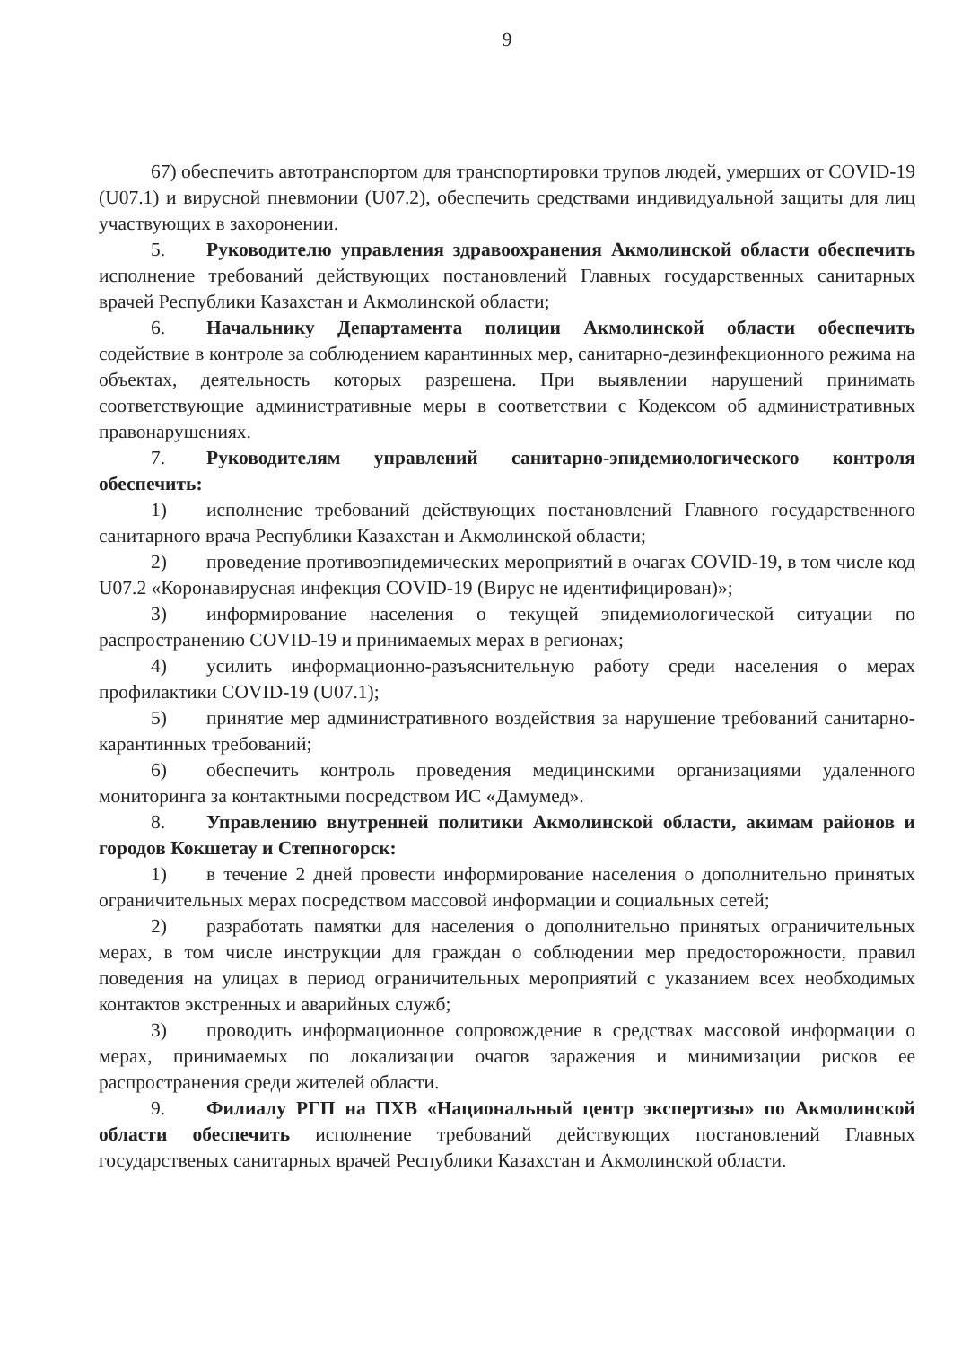9
67) обеспечить автотранспортом для транспортировки трупов людей, умерших от COVID-19 (U07.1) и вирусной пневмонии (U07.2), обеспечить средствами индивидуальной защиты для лиц участвующих в захоронении.
5. Руководителю управления здравоохранения Акмолинской области обеспечить исполнение требований действующих постановлений Главных государственных санитарных врачей Республики Казахстан и Акмолинской области;
6. Начальнику Департамента полиции Акмолинской области обеспечить содействие в контроле за соблюдением карантинных мер, санитарно-дезинфекционного режима на объектах, деятельность которых разрешена. При выявлении нарушений принимать соответствующие административные меры в соответствии с Кодексом об административных правонарушениях.
7. Руководителям управлений санитарно-эпидемиологического контроля обеспечить:
1) исполнение требований действующих постановлений Главного государственного санитарного врача Республики Казахстан и Акмолинской области;
2) проведение противоэпидемических мероприятий в очагах COVID-19, в том числе код U07.2 «Коронавирусная инфекция COVID-19 (Вирус не идентифицирован)»;
3) информирование населения о текущей эпидемиологической ситуации по распространению COVID-19 и принимаемых мерах в регионах;
4) усилить информационно-разъяснительную работу среди населения о мерах профилактики COVID-19 (U07.1);
5) принятие мер административного воздействия за нарушение требований санитарно-карантинных требований;
6) обеспечить контроль проведения медицинскими организациями удаленного мониторинга за контактными посредством ИС «Дамумед».
8. Управлению внутренней политики Акмолинской области, акимам районов и городов Кокшетау и Степногорск:
1) в течение 2 дней провести информирование населения о дополнительно принятых ограничительных мерах посредством массовой информации и социальных сетей;
2) разработать памятки для населения о дополнительно принятых ограничительных мерах, в том числе инструкции для граждан о соблюдении мер предосторожности, правил поведения на улицах в период ограничительных мероприятий с указанием всех необходимых контактов экстренных и аварийных служб;
3) проводить информационное сопровождение в средствах массовой информации о мерах, принимаемых по локализации очагов заражения и минимизации рисков ее распространения среди жителей области.
9. Филиалу РГП на ПХВ «Национальный центр экспертизы» по Акмолинской области обеспечить исполнение требований действующих постановлений Главных государственых санитарных врачей Республики Казахстан и Акмолинской области.